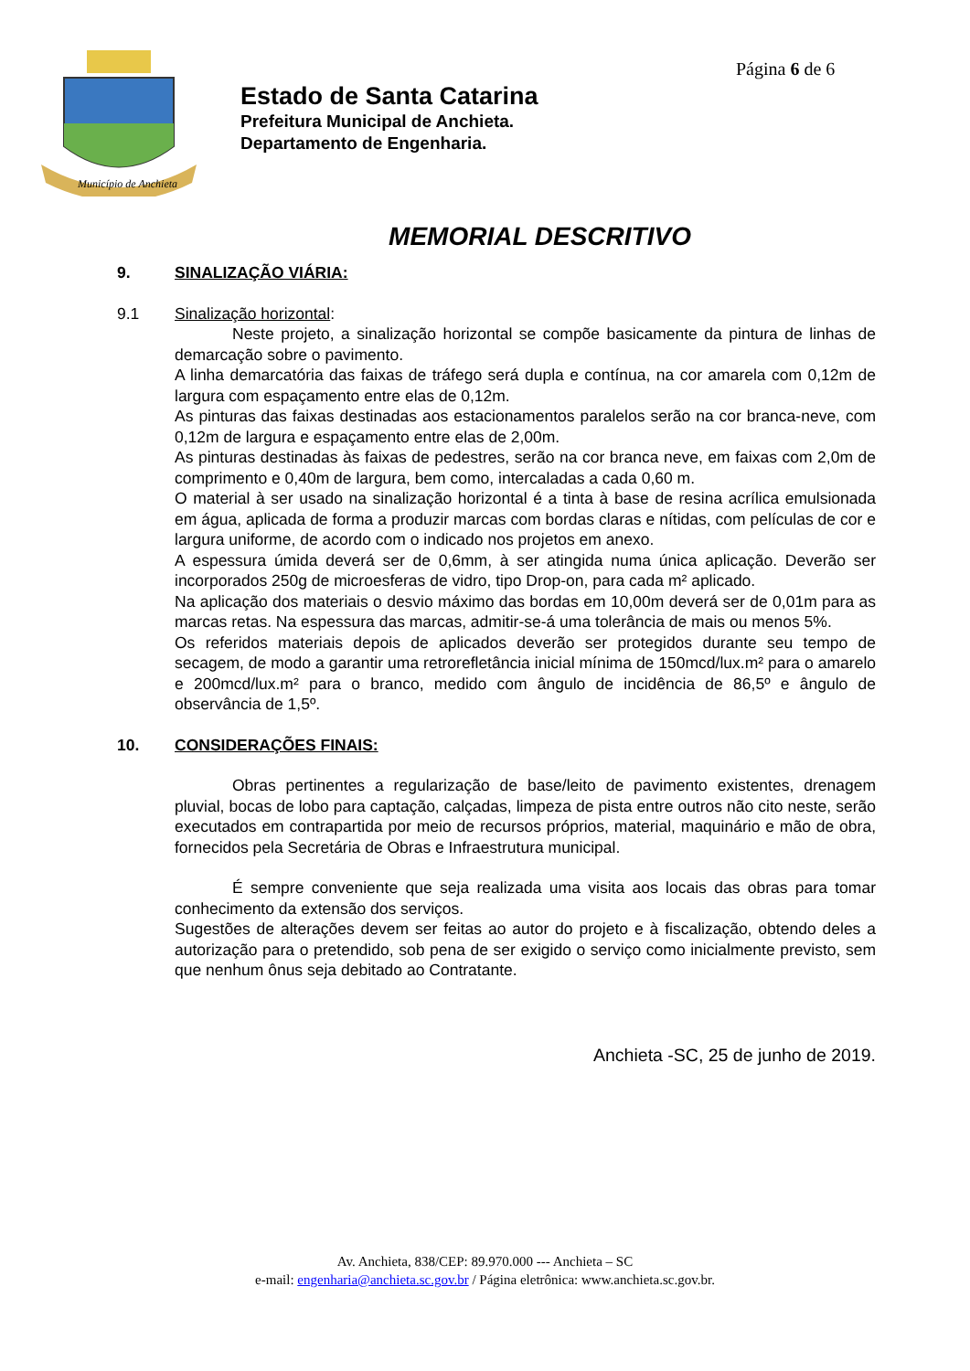Página 6 de 6
Município de Anchieta
Estado de Santa Catarina
Prefeitura Municipal de Anchieta.
Departamento de Engenharia.
MEMORIAL DESCRITIVO
9. SINALIZAÇÃO VIÁRIA:
9.1 Sinalização horizontal:
Neste projeto, a sinalização horizontal se compõe basicamente da pintura de linhas de demarcação sobre o pavimento.
A linha demarcatória das faixas de tráfego será dupla e contínua, na cor amarela com 0,12m de largura com espaçamento entre elas de 0,12m.
As pinturas das faixas destinadas aos estacionamentos paralelos serão na cor branca-neve, com 0,12m de largura e espaçamento entre elas de 2,00m.
As pinturas destinadas às faixas de pedestres, serão na cor branca neve, em faixas com 2,0m de comprimento e 0,40m de largura, bem como, intercaladas a cada 0,60 m.
O material à ser usado na sinalização horizontal é a tinta à base de resina acrílica emulsionada em água, aplicada de forma a produzir marcas com bordas claras e nítidas, com películas de cor e largura uniforme, de acordo com o indicado nos projetos em anexo.
A espessura úmida deverá ser de 0,6mm, à ser atingida numa única aplicação. Deverão ser incorporados 250g de microesferas de vidro, tipo Drop-on, para cada m² aplicado.
Na aplicação dos materiais o desvio máximo das bordas em 10,00m deverá ser de 0,01m para as marcas retas. Na espessura das marcas, admitir-se-á uma tolerância de mais ou menos 5%.
Os referidos materiais depois de aplicados deverão ser protegidos durante seu tempo de secagem, de modo a garantir uma retrorefletância inicial mínima de 150mcd/lux.m² para o amarelo e 200mcd/lux.m² para o branco, medido com ângulo de incidência de 86,5º e ângulo de observância de 1,5º.
10. CONSIDERAÇÕES FINAIS:
Obras pertinentes a regularização de base/leito de pavimento existentes, drenagem pluvial, bocas de lobo para captação, calçadas, limpeza de pista entre outros não cito neste, serão executados em contrapartida por meio de recursos próprios, material, maquinário e mão de obra, fornecidos pela Secretária de Obras e Infraestrutura municipal.
É sempre conveniente que seja realizada uma visita aos locais das obras para tomar conhecimento da extensão dos serviços.
Sugestões de alterações devem ser feitas ao autor do projeto e à fiscalização, obtendo deles a autorização para o pretendido, sob pena de ser exigido o serviço como inicialmente previsto, sem que nenhum ônus seja debitado ao Contratante.
Anchieta -SC, 25 de junho de 2019.
Av. Anchieta, 838/CEP: 89.970.000 --- Anchieta – SC
e-mail: engenharia@anchieta.sc.gov.br / Página eletrônica: www.anchieta.sc.gov.br.